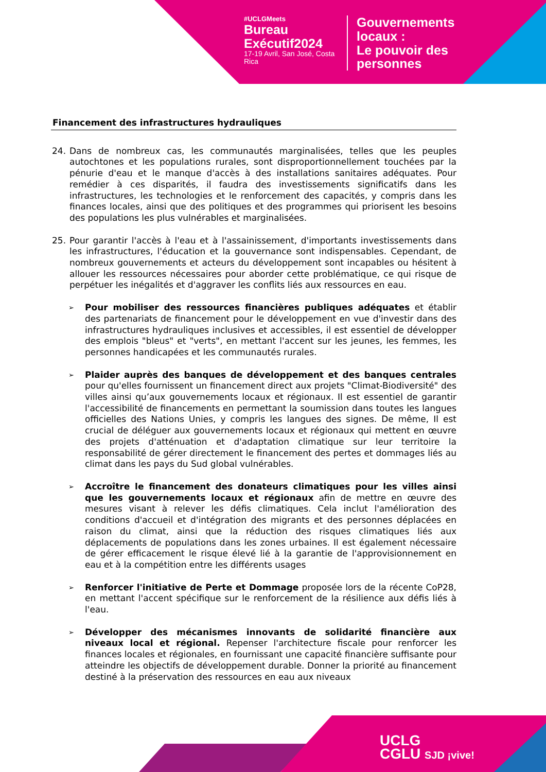#UCLGMeets
Bureau Exécutif2024
17-19 Avril, San José, Costa Rica
Gouvernements
locaux :
Le pouvoir des
personnes
Financement des infrastructures hydrauliques
24. Dans de nombreux cas, les communautés marginalisées, telles que les peuples autochtones et les populations rurales, sont disproportionnellement touchées par la pénurie d'eau et le manque d'accès à des installations sanitaires adéquates. Pour remédier à ces disparités, il faudra des investissements significatifs dans les infrastructures, les technologies et le renforcement des capacités, y compris dans les finances locales, ainsi que des politiques et des programmes qui priorisent les besoins des populations les plus vulnérables et marginalisées.
25. Pour garantir l'accès à l'eau et à l'assainissement, d'importants investissements dans les infrastructures, l'éducation et la gouvernance sont indispensables. Cependant, de nombreux gouvernements et acteurs du développement sont incapables ou hésitent à allouer les ressources nécessaires pour aborder cette problématique, ce qui risque de perpétuer les inégalités et d'aggraver les conflits liés aux ressources en eau.
➢ Pour mobiliser des ressources financières publiques adéquates et établir des partenariats de financement pour le développement en vue d'investir dans des infrastructures hydrauliques inclusives et accessibles, il est essentiel de développer des emplois "bleus" et "verts", en mettant l'accent sur les jeunes, les femmes, les personnes handicapées et les communautés rurales.
➢ Plaider auprès des banques de développement et des banques centrales pour qu'elles fournissent un financement direct aux projets "Climat-Biodiversité" des villes ainsi qu’aux gouvernements locaux et régionaux. Il est essentiel de garantir l'accessibilité de financements en permettant la soumission dans toutes les langues officielles des Nations Unies, y compris les langues des signes. De même, Il est crucial de déléguer aux gouvernements locaux et régionaux qui mettent en œuvre des projets d'atténuation et d'adaptation climatique sur leur territoire la responsabilité de gérer directement le financement des pertes et dommages liés au climat dans les pays du Sud global vulnérables.
➢ Accroître le financement des donateurs climatiques pour les villes ainsi que les gouvernements locaux et régionaux afin de mettre en œuvre des mesures visant à relever les défis climatiques. Cela inclut l'amélioration des conditions d'accueil et d'intégration des migrants et des personnes déplacées en raison du climat, ainsi que la réduction des risques climatiques liés aux déplacements de populations dans les zones urbaines. Il est également nécessaire de gérer efficacement le risque élevé lié à la garantie de l'approvisionnement en eau et à la compétition entre les différents usages
➢ Renforcer l'initiative de Perte et Dommage proposée lors de la récente CoP28, en mettant l'accent spécifique sur le renforcement de la résilience aux défis liés à l'eau.
➢ Développer des mécanismes innovants de solidarité financière aux niveaux local et régional. Repenser l'architecture fiscale pour renforcer les finances locales et régionales, en fournissant une capacité financière suffisante pour atteindre les objectifs de développement durable. Donner la priorité au financement destiné à la préservation des ressources en eau aux niveaux
UCLG
CGLU SJD ¡vive!